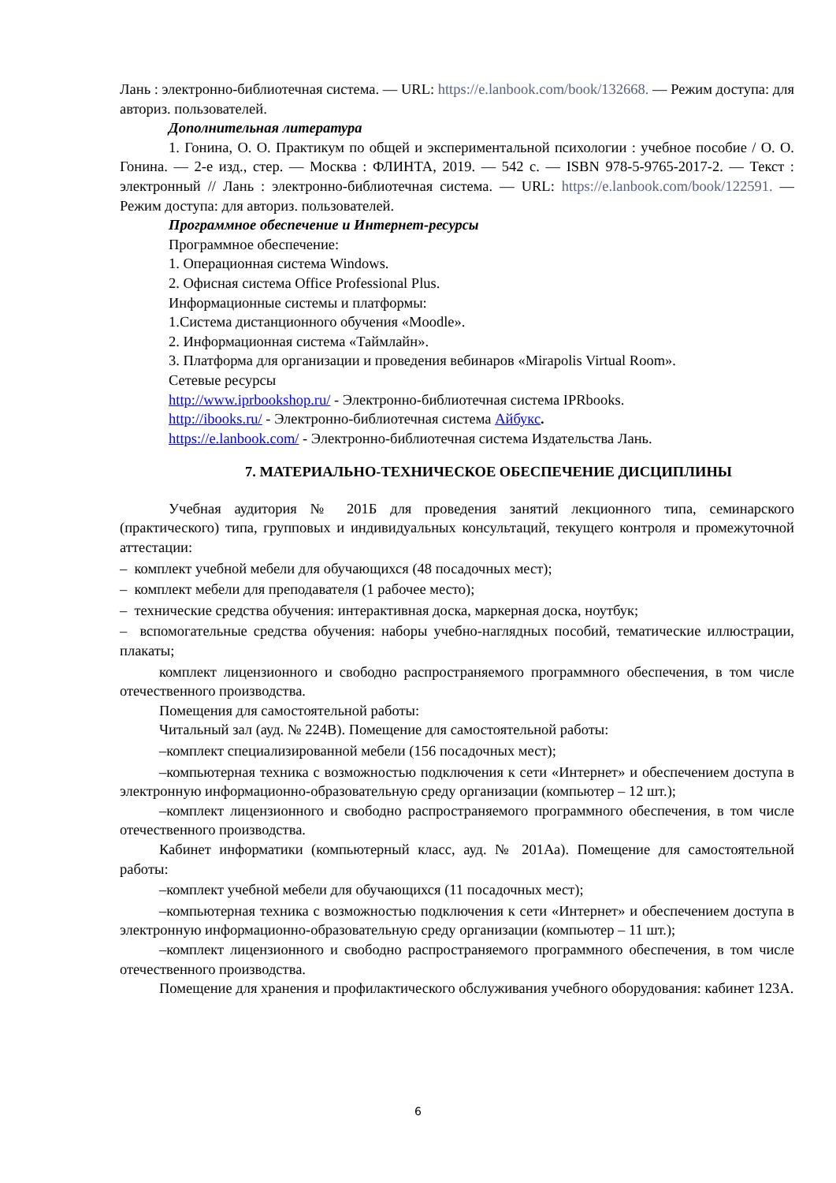Лань : электронно-библиотечная система. — URL: https://e.lanbook.com/book/132668. — Режим доступа: для авториз. пользователей.
Дополнительная литература
1. Гонина, О. О. Практикум по общей и экспериментальной психологии : учебное пособие / О. О. Гонина. — 2-е изд., стер. — Москва : ФЛИНТА, 2019. — 542 с. — ISBN 978-5-9765-2017-2. — Текст : электронный // Лань : электронно-библиотечная система. — URL: https://e.lanbook.com/book/122591. — Режим доступа: для авториз. пользователей.
Программное обеспечение и Интернет-ресурсы
Программное обеспечение:
1. Операционная система Windows.
2. Офисная система Office Professional Plus.
Информационные системы и платформы:
1.Система дистанционного обучения «Moodle».
2. Информационная система «Таймлайн».
3. Платформа для организации и проведения вебинаров «Mirapolis Virtual Room».
Сетевые ресурсы
http://www.iprbookshop.ru/ - Электронно-библиотечная система IPRbooks.
http://ibooks.ru/ - Электронно-библиотечная система Айбукс.
https://e.lanbook.com/ - Электронно-библиотечная система Издательства Лань.
7. МАТЕРИАЛЬНО-ТЕХНИЧЕСКОЕ ОБЕСПЕЧЕНИЕ ДИСЦИПЛИНЫ
Учебная аудитория № 201Б для проведения занятий лекционного типа, семинарского (практического) типа, групповых и индивидуальных консультаций, текущего контроля и промежуточной аттестации:
– комплект учебной мебели для обучающихся (48 посадочных мест);
– комплект мебели для преподавателя (1 рабочее место);
– технические средства обучения: интерактивная доска, маркерная доска, ноутбук;
– вспомогательные средства обучения: наборы учебно-наглядных пособий, тематические иллюстрации, плакаты;
комплект лицензионного и свободно распространяемого программного обеспечения, в том числе отечественного производства.
Помещения для самостоятельной работы:
Читальный зал (ауд. № 224В). Помещение для самостоятельной работы:
–комплект специализированной мебели (156 посадочных мест);
–компьютерная техника с возможностью подключения к сети «Интернет» и обеспечением доступа в электронную информационно-образовательную среду организации (компьютер – 12 шт.);
–комплект лицензионного и свободно распространяемого программного обеспечения, в том числе отечественного производства.
Кабинет информатики (компьютерный класс, ауд. № 201Аа). Помещение для самостоятельной работы:
–комплект учебной мебели для обучающихся (11 посадочных мест);
–компьютерная техника с возможностью подключения к сети «Интернет» и обеспечением доступа в электронную информационно-образовательную среду организации (компьютер – 11 шт.);
–комплект лицензионного и свободно распространяемого программного обеспечения, в том числе отечественного производства.
Помещение для хранения и профилактического обслуживания учебного оборудования: кабинет 123А.
6